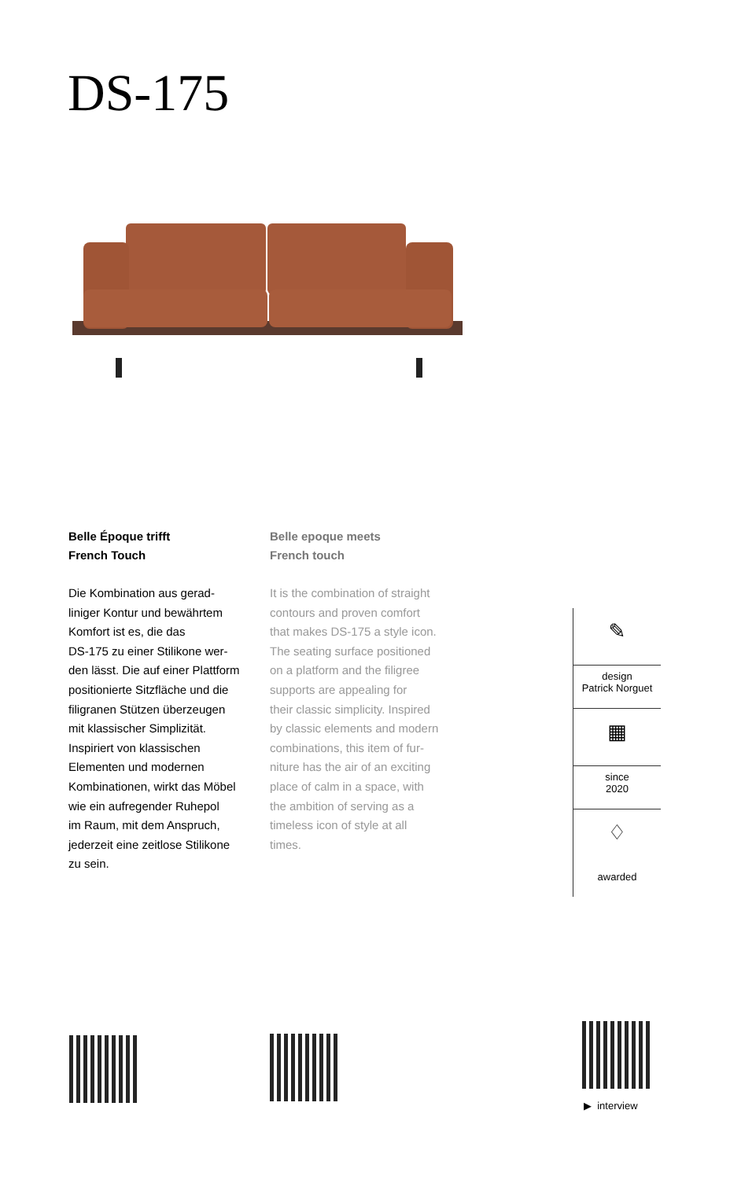DS-175
Belle Époque trifft
French Touch
Die Kombination aus gerad-
liniger Kontur und bewährtem
Komfort ist es, die das
DS-175 zu einer Stilikone wer-
den lässt. Die auf einer Plattform
positionierte Sitzfläche und die
filigranen Stützen überzeugen
mit klassischer Simplizität.
Inspiriert von klassischen
Elementen und modernen
Kombinationen, wirkt das Möbel
wie ein aufregender Ruhepol
im Raum, mit dem Anspruch,
jederzeit eine zeitlose Stilikone
zu sein.
Belle epoque meets
French touch
It is the combination of straight
contours and proven comfort
that makes DS-175 a style icon.
The seating surface positioned
on a platform and the filigree
supports are appealing for
their classic simplicity. Inspired
by classic elements and modern
combinations, this item of fur-
niture has the air of an exciting
place of calm in a space, with
the ambition of serving as a
timeless icon of style at all
times.
✎
design
Patrick Norguet
▦
since
2020
♢
awarded
▶ interview